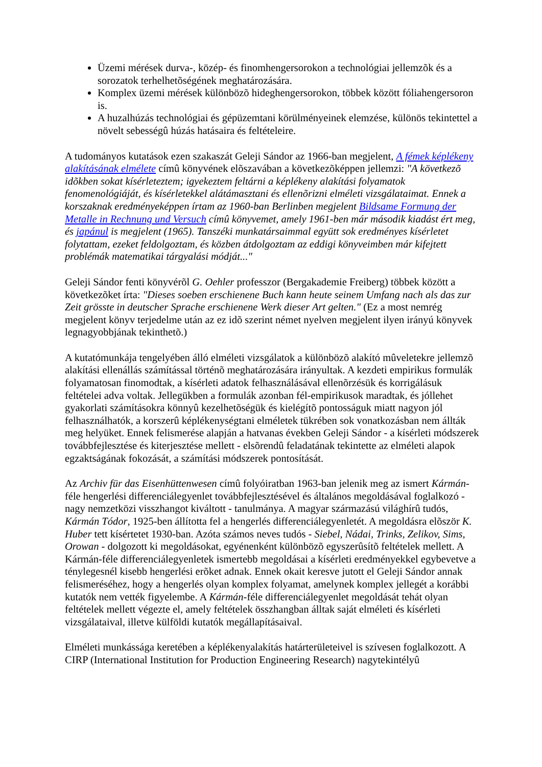Üzemi mérések durva-, közép- és finomhengersorokon a technológiai jellemzõk és a sorozatok terhelhetõségének meghatározására.
Komplex üzemi mérések különbözõ hideghengersorokon, többek között fóliahengersoron is.
A huzalhúzás technológiai és gépüzemtani körülményeinek elemzése, különös tekintettel a növelt sebességû húzás hatásaira és feltételeire.
A tudományos kutatások ezen szakaszát Geleji Sándor az 1966-ban megjelent, A fémek képlékeny alakításának elmélete címû könyvének elõszavában a következõképpen jellemzi: "A következõ idõkben sokat kísérleteztem; igyekeztem feltárni a képlékeny alakítási folyamatok fenomenológiáját, és kísérletekkel alátámasztani és ellenõrizni elméleti vizsgálataimat. Ennek a korszaknak eredményeképpen írtam az 1960-ban Berlinben megjelent Bildsame Formung der Metalle in Rechnung und Versuch címû könyvemet, amely 1961-ben már második kiadást ért meg, és japánul is megjelent (1965). Tanszéki munkatársaimmal együtt sok eredményes kísérletet folytattam, ezeket feldolgoztam, és közben átdolgoztam az eddigi könyveimben már kifejtett problémák matematikai tárgyalási módját..."
Geleji Sándor fenti könyvérõl G. Oehler professzor (Bergakademie Freiberg) többek között a következõket írta: "Dieses soeben erschienene Buch kann heute seinem Umfang nach als das zur Zeit grösste in deutscher Sprache erschienene Werk dieser Art gelten." (Ez a most nemrég megjelent könyv terjedelme után az ez idõ szerint német nyelven megjelent ilyen irányú könyvek legnagyobbjának tekinthetõ.)
A kutatómunkája tengelyében álló elméleti vizsgálatok a különbözõ alakító mûveletekre jellemzõ alakítási ellenállás számítással történõ meghatározására irányultak. A kezdeti empirikus formulák folyamatosan finomodtak, a kísérleti adatok felhasználásával ellenõrzésük és korrigálásuk feltételei adva voltak. Jellegükben a formulák azonban fél-empirikusok maradtak, és jóllehet gyakorlati számításokra könnyû kezelhetõségük és kielégítõ pontosságuk miatt nagyon jól felhasználhatók, a korszerû képlékenységtani elméletek tükrében sok vonatkozásban nem állták meg helyüket. Ennek felismerése alapján a hatvanas években Geleji Sándor - a kísérleti módszerek továbbfejlesztése és kiterjesztése mellett - elsõrendû feladatának tekintette az elméleti alapok egzaktságának fokozását, a számítási módszerek pontosítását.
Az Archiv für das Eisenhüttenwesen címû folyóiratban 1963-ban jelenik meg az ismert Kármán-féle hengerlési differenciálegyenlet továbbfejlesztésével és általános megoldásával foglalkozó - nagy nemzetközi visszhangot kiváltott - tanulmánya. A magyar származású világhírû tudós, Kármán Tódor, 1925-ben állította fel a hengerlés differenciálegyenletét. A megoldásra elõször K. Huber tett kísértetet 1930-ban. Azóta számos neves tudós - Siebel, Nádai, Trinks, Zelikov, Sims, Orowan - dolgozott ki megoldásokat, egyénenként különbözõ egyszerûsítõ feltételek mellett. A Kármán-féle differenciálegyenletek ismertebb megoldásai a kísérleti eredményekkel egybevetve a ténylegesnél kisebb hengerlési erõket adnak. Ennek okait keresve jutott el Geleji Sándor annak felismeréséhez, hogy a hengerlés olyan komplex folyamat, amelynek komplex jellegét a korábbi kutatók nem vették figyelembe. A Kármán-féle differenciálegyenlet megoldását tehát olyan feltételek mellett végezte el, amely feltételek összhangban álltak saját elméleti és kísérleti vizsgálataival, illetve külföldi kutatók megállapításaival.
Elméleti munkássága keretében a képlékenyalakítás határterületeivel is szívesen foglalkozott. A CIRP (International Institution for Production Engineering Research) nagytekintélyû